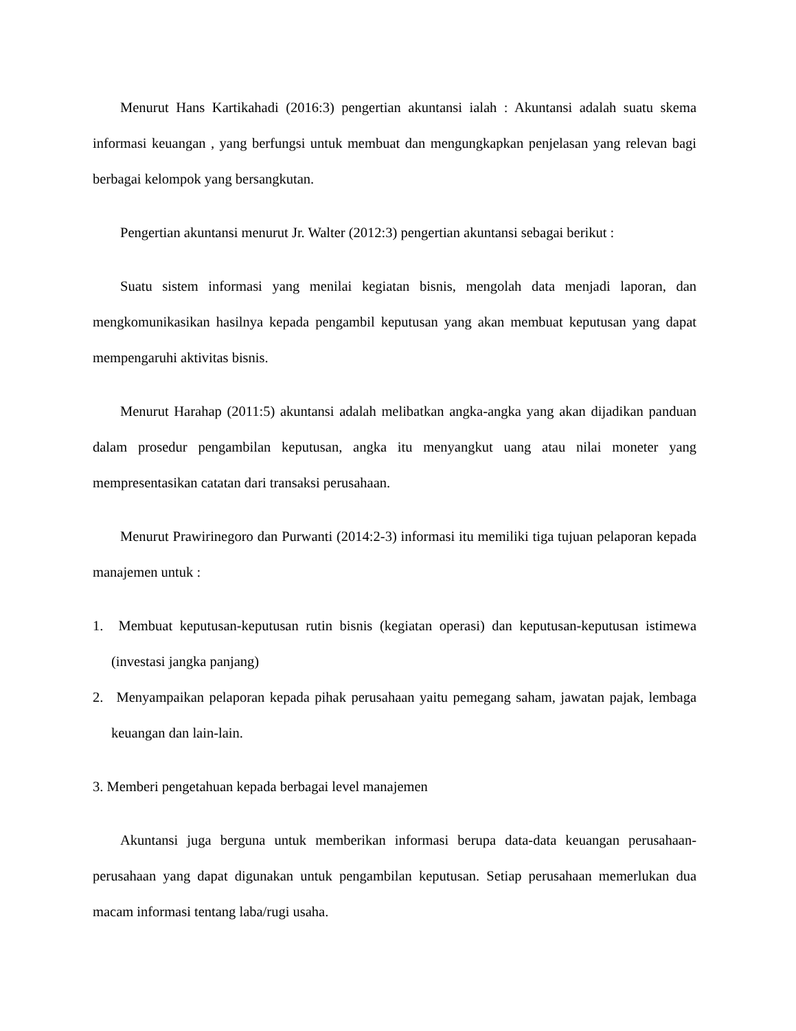Menurut Hans Kartikahadi (2016:3) pengertian akuntansi ialah : Akuntansi adalah suatu skema informasi keuangan , yang berfungsi untuk membuat dan mengungkapkan penjelasan yang relevan bagi berbagai kelompok yang bersangkutan.
Pengertian akuntansi menurut Jr. Walter (2012:3) pengertian akuntansi sebagai berikut :
Suatu sistem informasi yang menilai kegiatan bisnis, mengolah data menjadi laporan, dan mengkomunikasikan hasilnya kepada pengambil keputusan yang akan membuat keputusan yang dapat mempengaruhi aktivitas bisnis.
Menurut Harahap (2011:5) akuntansi adalah melibatkan angka-angka yang akan dijadikan panduan dalam prosedur pengambilan keputusan, angka itu menyangkut uang atau nilai moneter yang mempresentasikan catatan dari transaksi perusahaan.
Menurut Prawirinegoro dan Purwanti (2014:2-3) informasi itu memiliki tiga tujuan pelaporan kepada manajemen untuk :
1. Membuat keputusan-keputusan rutin bisnis (kegiatan operasi) dan keputusan-keputusan istimewa (investasi jangka panjang)
2. Menyampaikan pelaporan kepada pihak perusahaan yaitu pemegang saham, jawatan pajak, lembaga keuangan dan lain-lain.
3. Memberi pengetahuan kepada berbagai level manajemen
Akuntansi juga berguna untuk memberikan informasi berupa data-data keuangan perusahaan-perusahaan yang dapat digunakan untuk pengambilan keputusan. Setiap perusahaan memerlukan dua macam informasi tentang laba/rugi usaha.